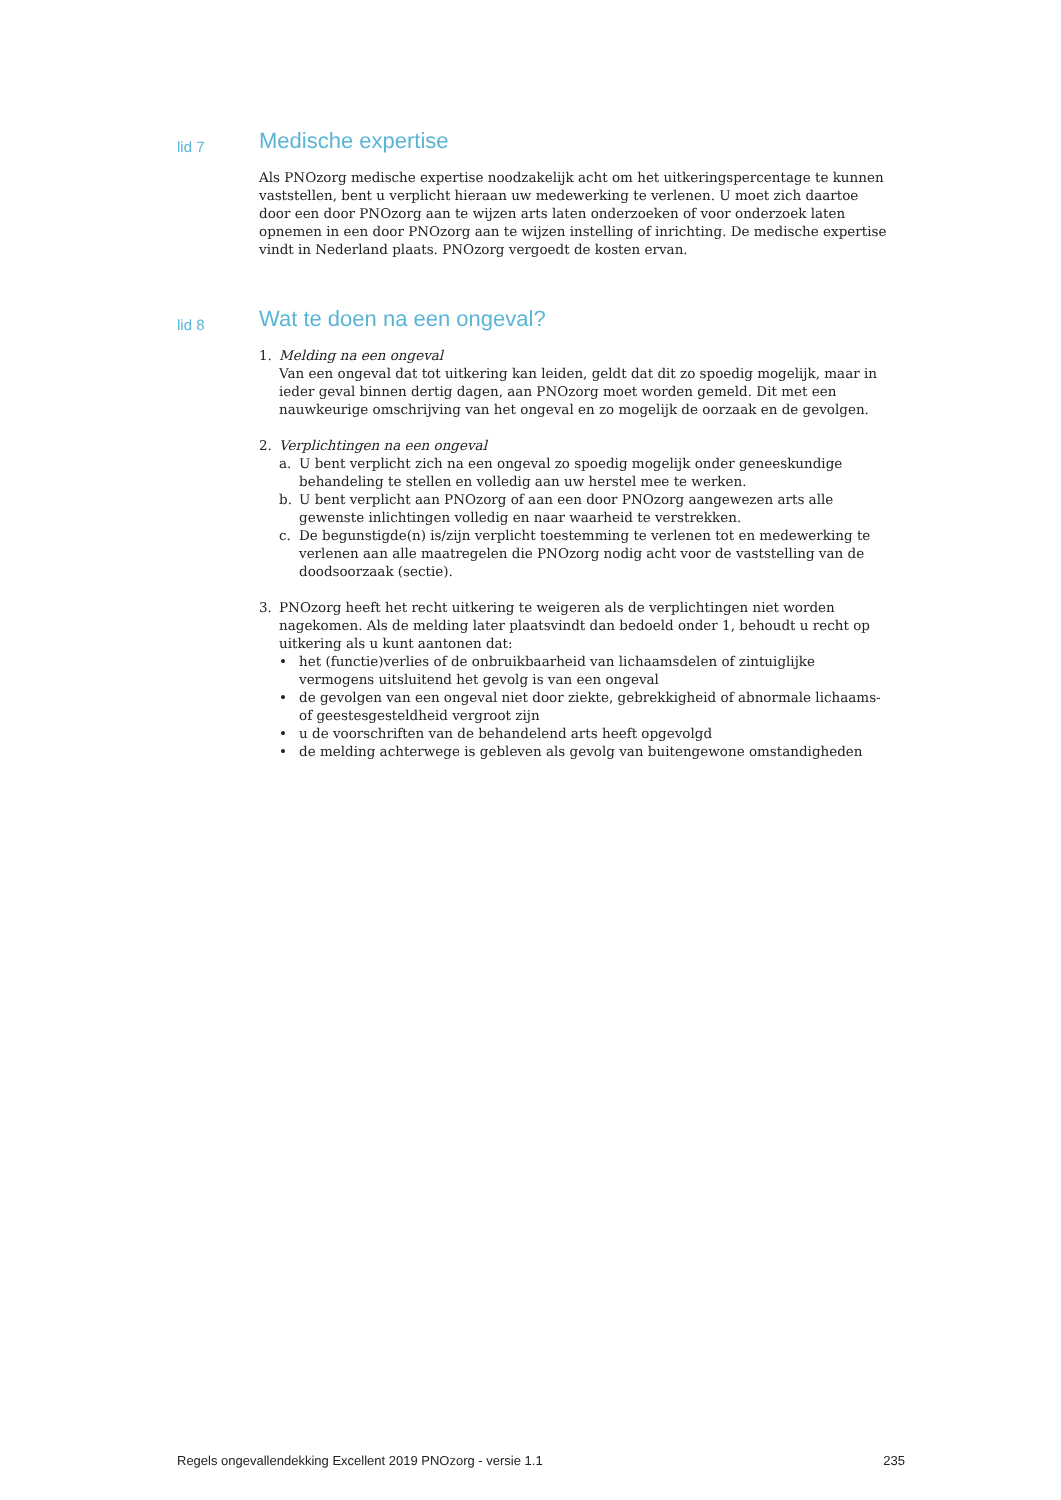lid 7
Medische expertise
Als PNOzorg medische expertise noodzakelijk acht om het uitkeringspercentage te kunnen vaststellen, bent u verplicht hieraan uw medewerking te verlenen. U moet zich daartoe door een door PNOzorg aan te wijzen arts laten onderzoeken of voor onderzoek laten opnemen in een door PNOzorg aan te wijzen instelling of inrichting. De medische expertise vindt in Nederland plaats. PNOzorg vergoedt de kosten ervan.
lid 8
Wat te doen na een ongeval?
1. Melding na een ongeval
Van een ongeval dat tot uitkering kan leiden, geldt dat dit zo spoedig mogelijk, maar in ieder geval binnen dertig dagen, aan PNOzorg moet worden gemeld. Dit met een nauwkeurige omschrijving van het ongeval en zo mogelijk de oorzaak en de gevolgen.
2. Verplichtingen na een ongeval
a. U bent verplicht zich na een ongeval zo spoedig mogelijk onder geneeskundige behandeling te stellen en volledig aan uw herstel mee te werken.
b. U bent verplicht aan PNOzorg of aan een door PNOzorg aangewezen arts alle gewenste inlichtingen volledig en naar waarheid te verstrekken.
c. De begunstigde(n) is/zijn verplicht toestemming te verlenen tot en medewerking te verlenen aan alle maatregelen die PNOzorg nodig acht voor de vaststelling van de doodsoorzaak (sectie).
3. PNOzorg heeft het recht uitkering te weigeren als de verplichtingen niet worden nagekomen. Als de melding later plaatsvindt dan bedoeld onder 1, behoudt u recht op uitkering als u kunt aantonen dat:
• het (functie)verlies of de onbruikbaarheid van lichaamsdelen of zintuiglijke vermogens uitsluitend het gevolg is van een ongeval
• de gevolgen van een ongeval niet door ziekte, gebrekkigheid of abnormale lichaams- of geestesgesteldheid vergroot zijn
• u de voorschriften van de behandelend arts heeft opgevolgd
• de melding achterwege is gebleven als gevolg van buitengewone omstandigheden
Regels ongevallendekking Excellent 2019 PNOzorg - versie 1.1 235